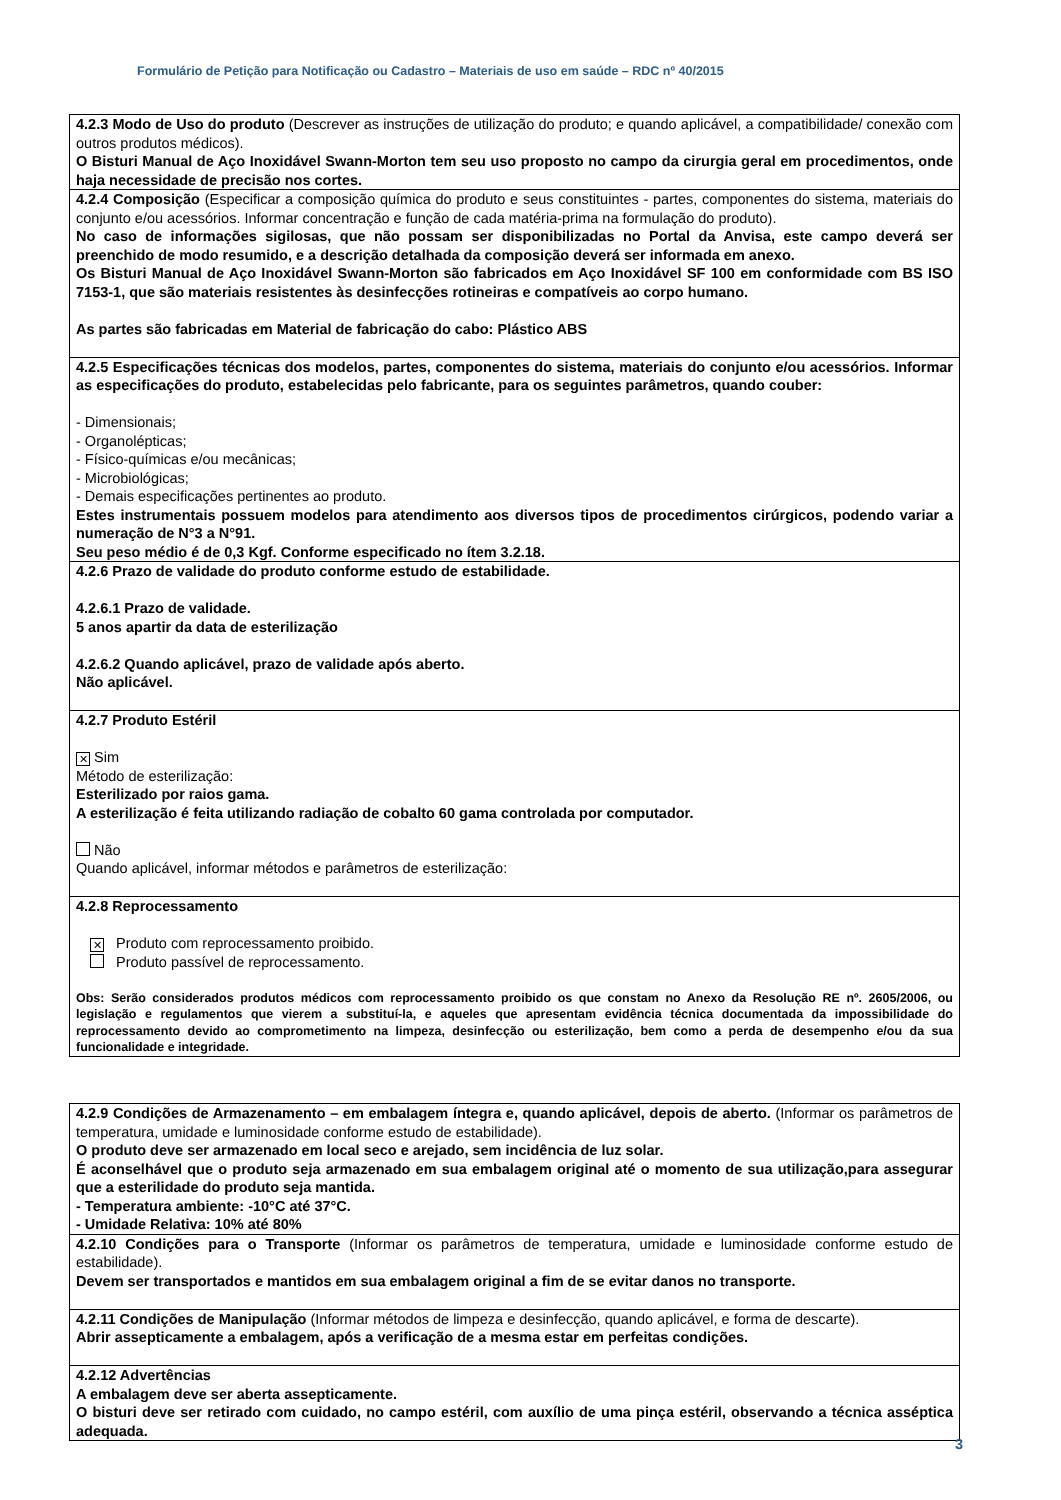Formulário de Petição para Notificação ou Cadastro – Materiais de uso em saúde – RDC nº 40/2015
| 4.2.3 Modo de Uso do produto (Descrever as instruções de utilização do produto; e quando aplicável, a compatibilidade/ conexão com outros produtos médicos). O Bisturi Manual de Aço Inoxidável Swann-Morton tem seu uso proposto no campo da cirurgia geral em procedimentos, onde haja necessidade de precisão nos cortes. |
| 4.2.4 Composição (Especificar a composição química do produto e seus constituintes - partes, componentes do sistema, materiais do conjunto e/ou acessórios. Informar concentração e função de cada matéria-prima na formulação do produto). No caso de informações sigilosas, que não possam ser disponibilizadas no Portal da Anvisa, este campo deverá ser preenchido de modo resumido, e a descrição detalhada da composição deverá ser informada em anexo. Os Bisturi Manual de Aço Inoxidável Swann-Morton são fabricados em Aço Inoxidável SF 100 em conformidade com BS ISO 7153-1, que são materiais resistentes às desinfecções rotineiras e compatíveis ao corpo humano. As partes são fabricadas em Material de fabricação do cabo: Plástico ABS |
| 4.2.5 Especificações técnicas dos modelos, partes, componentes do sistema, materiais do conjunto e/ou acessórios. Informar as especificações do produto, estabelecidas pelo fabricante, para os seguintes parâmetros, quando couber: - Dimensionais; - Organolépticas; - Físico-químicas e/ou mecânicas; - Microbiológicas; - Demais especificações pertinentes ao produto. Estes instrumentais possuem modelos para atendimento aos diversos tipos de procedimentos cirúrgicos, podendo variar a numeração de N°3 a N°91. Seu peso médio é de 0,3 Kgf. Conforme especificado no ítem 3.2.18. |
| 4.2.6 Prazo de validade do produto conforme estudo de estabilidade. 4.2.6.1 Prazo de validade. 5 anos apartir da data de esterilização 4.2.6.2 Quando aplicável, prazo de validade após aberto. Não aplicável. |
| 4.2.7 Produto Estéril ✕ Sim Método de esterilização: Esterilizado por raios gama. A esterilização é feita utilizando radiação de cobalto 60 gama controlada por computador. Não Quando aplicável, informar métodos e parâmetros de esterilização: |
| 4.2.8 Reprocessamento ✕ Produto com reprocessamento proibido. Produto passível de reprocessamento. Obs: Serão considerados produtos médicos com reprocessamento proibido os que constam no Anexo da Resolução RE nº. 2605/2006, ou legislação e regulamentos que vierem a substituí-la, e aqueles que apresentam evidência técnica documentada da impossibilidade do reprocessamento devido ao comprometimento na limpeza, desinfecção ou esterilização, bem como a perda de desempenho e/ou da sua funcionalidade e integridade. |
| 4.2.9 Condições de Armazenamento – em embalagem íntegra e, quando aplicável, depois de aberto. (Informar os parâmetros de temperatura, umidade e luminosidade conforme estudo de estabilidade). O produto deve ser armazenado em local seco e arejado, sem incidência de luz solar. É aconselhável que o produto seja armazenado em sua embalagem original até o momento de sua utilização,para assegurar que a esterilidade do produto seja mantida. - Temperatura ambiente: -10°C até 37°C. - Umidade Relativa: 10% até 80% |
| 4.2.10 Condições para o Transporte (Informar os parâmetros de temperatura, umidade e luminosidade conforme estudo de estabilidade). Devem ser transportados e mantidos em sua embalagem original a fim de se evitar danos no transporte. |
| 4.2.11 Condições de Manipulação (Informar métodos de limpeza e desinfecção, quando aplicável, e forma de descarte). Abrir assepticamente a embalagem, após a verificação de a mesma estar em perfeitas condições. |
| 4.2.12 Advertências A embalagem deve ser aberta assepticamente. O bisturi deve ser retirado com cuidado, no campo estéril, com auxílio de uma pinça estéril, observando a técnica asséptica adequada. |
3